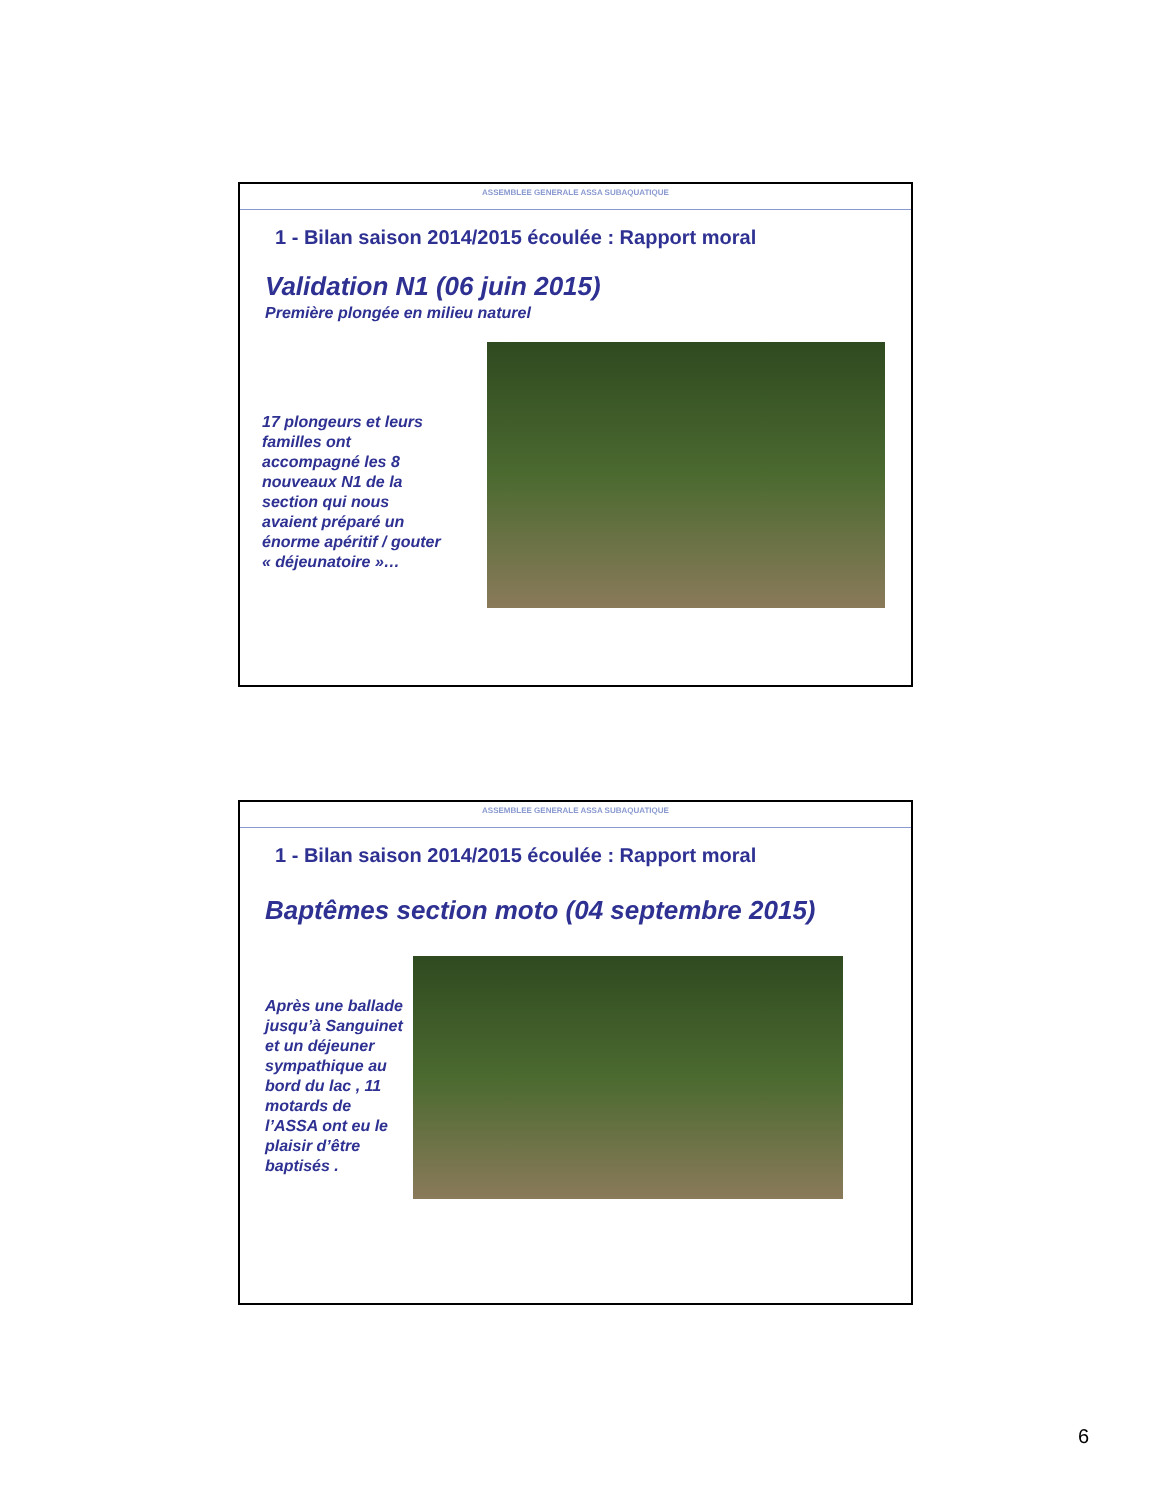ASSEMBLEE GENERALE ASSA SUBAQUATIQUE
1 - Bilan saison 2014/2015 écoulée : Rapport moral
Validation N1 (06 juin 2015)
Première plongée en milieu naturel
17 plongeurs et leurs familles ont accompagné les 8 nouveaux N1 de la section qui nous avaient préparé un énorme apéritif / gouter « déjeunatoire »…
ASSEMBLEE GENERALE ASSA SUBAQUATIQUE
1 - Bilan saison 2014/2015 écoulée : Rapport moral
Baptêmes section moto (04 septembre 2015)
Après une ballade jusqu’à Sanguinet et un déjeuner sympathique au bord du lac , 11 motards de l’ASSA ont eu le plaisir d’être baptisés .
6